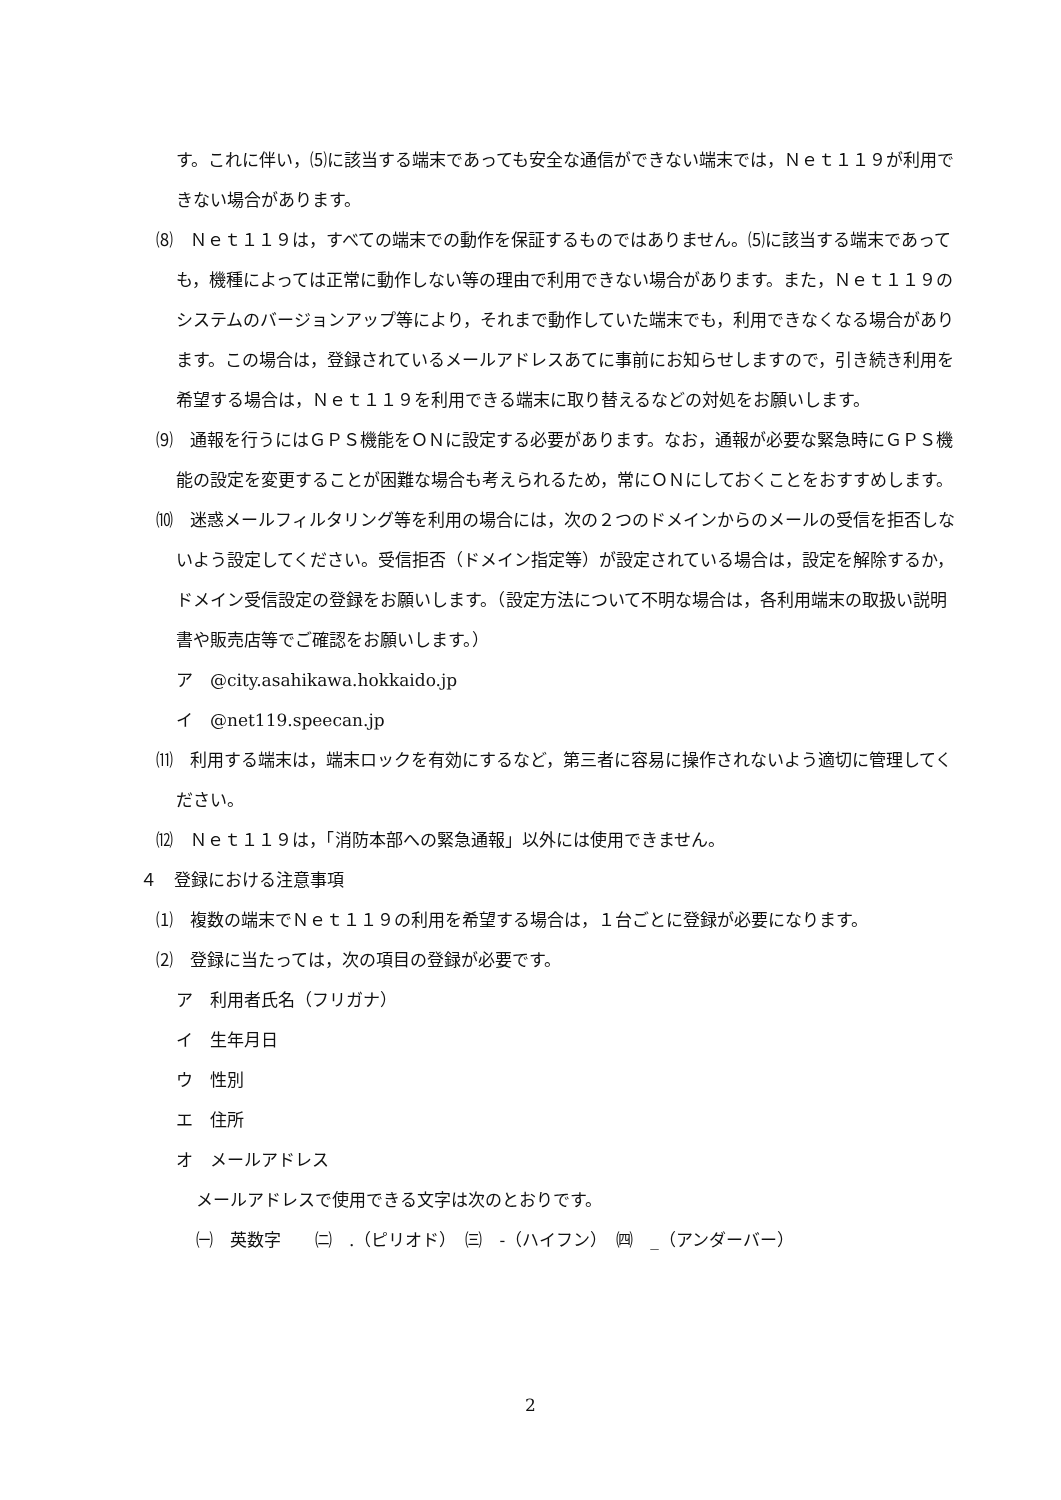す。これに伴い，⑸に該当する端末であっても安全な通信ができない端末では，Ｎｅｔ１１９が利用できない場合があります。
⑻　Ｎｅｔ１１９は，すべての端末での動作を保証するものではありません。⑸に該当する端末であっても，機種によっては正常に動作しない等の理由で利用できない場合があります。また，Ｎｅｔ１１９のシステムのバージョンアップ等により，それまで動作していた端末でも，利用できなくなる場合があります。この場合は，登録されているメールアドレスあてに事前にお知らせしますので，引き続き利用を希望する場合は，Ｎｅｔ１１９を利用できる端末に取り替えるなどの対処をお願いします。
⑼　通報を行うにはＧＰＳ機能をＯＮに設定する必要があります。なお，通報が必要な緊急時にＧＰＳ機能の設定を変更することが困難な場合も考えられるため，常にＯＮにしておくことをおすすめします。
⑽　迷惑メールフィルタリング等を利用の場合には，次の２つのドメインからのメールの受信を拒否しないよう設定してください。受信拒否（ドメイン指定等）が設定されている場合は，設定を解除するか，ドメイン受信設定の登録をお願いします。（設定方法について不明な場合は，各利用端末の取扱い説明書や販売店等でご確認をお願いします。）
ア　@city.asahikawa.hokkaido.jp
イ　@net119.speecan.jp
⑾　利用する端末は，端末ロックを有効にするなど，第三者に容易に操作されないよう適切に管理してください。
⑿　Ｎｅｔ１１９は，「消防本部への緊急通報」以外には使用できません。
４　登録における注意事項
⑴　複数の端末でＮｅｔ１１９の利用を希望する場合は，１台ごとに登録が必要になります。
⑵　登録に当たっては，次の項目の登録が必要です。
ア　利用者氏名（フリガナ）
イ　生年月日
ウ　性別
エ　住所
オ　メールアドレス
メールアドレスで使用できる文字は次のとおりです。
㈠　英数字　　㈡　.（ピリオド）　㈢　-（ハイフン）　㈣　_（アンダーバー）
2